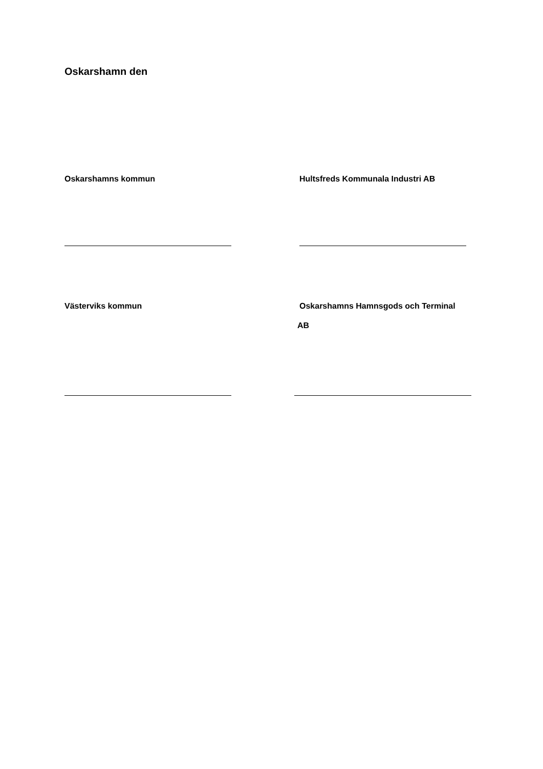Oskarshamn den
Oskarshamns kommun Hultsfreds Kommunala Industri AB
Västerviks kommun Oskarshamns Hamnsgods och Terminal
AB